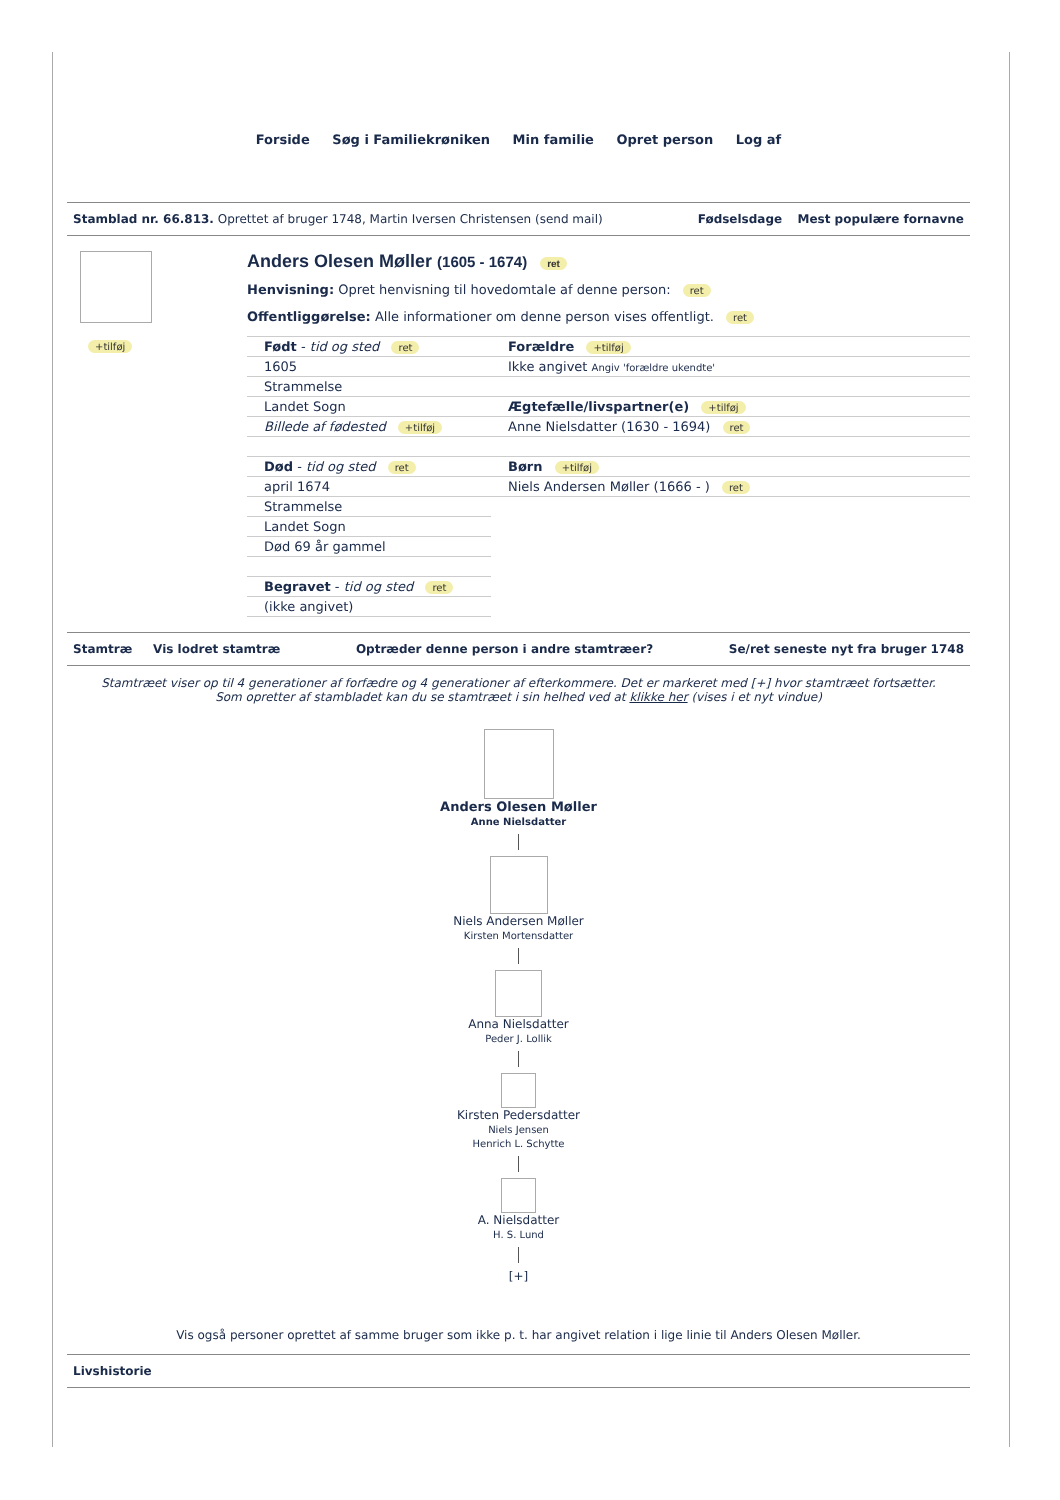Forside Søg i Familiekrøniken Min familie Opret person Log af
Stamblad nr. 66.813. Oprettet af bruger 1748, Martin Iversen Christensen (send mail)
Fødselsdage Mest populære fornavne
+tilføj
Anders Olesen Møller (1605 - 1674) ret
Henvisning: Opret henvisning til hovedomtale af denne person: ret
Offentliggørelse: Alle informationer om denne person vises offentligt. ret
| Født - tid og sted ret | Forældre +tilføj |
| 1605 | Ikke angivet Angiv 'forældre ukendte' |
| Strammelse | |
| Landet Sogn | Ægtefælle/livspartner(e) +tilføj |
| Billede af fødested +tilføj | Anne Nielsdatter (1630 - 1694) ret |
| Død - tid og sted ret | Børn +tilføj |
| april 1674 | Niels Andersen Møller (1666 - ) ret |
| Strammelse | |
| Landet Sogn | |
| Død 69 år gammel | |
| Begravet - tid og sted ret | |
| (ikke angivet) | |
Stamtræ Vis lodret stamtræ Optræder denne person i andre stamtræer?
Se/ret seneste nyt fra bruger 1748
Stamtræet viser op til 4 generationer af forfædre og 4 generationer af efterkommere. Det er markeret med [+] hvor stamtræet fortsætter.
Som opretter af stambladet kan du se stamtræet i sin helhed ved at klikke her (vises i et nyt vindue)
Anders Olesen Møller
Anne Nielsdatter
Niels Andersen Møller
Kirsten Mortensdatter
Anna Nielsdatter
Peder J. Lollik
Kirsten Pedersdatter
Niels Jensen
Henrich L. Schytte
A. Nielsdatter
H. S. Lund
[+]
Vis også personer oprettet af samme bruger som ikke p. t. har angivet relation i lige linie til Anders Olesen Møller.
Livshistorie